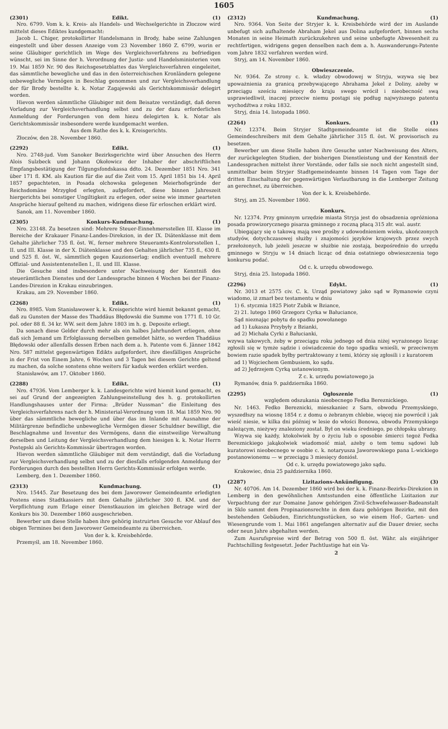1605
(2301) Edikt. (1)
Nro. 6799. Vom k. k. Kreis- als Handels- und Wechselgerichte in Złoczow wird mittelst dieses Ediktes kundgemacht:
Jacob L. Chiger, protokollirter Handelsmann in Brody, habe seine Zahlungen eingestellt und über dessen Anzeige vom 23 November 1860 Z. 6799, worin er seine Gläubiger gerichtlich im Wege des Vergleichsverfahrens zu befriedigen wünscht, sei im Sinne der h. Verordnung der Justiz- und Handelsministerien vom 19. Mai 1859 Nr. 90 des Reichsgesetzblattes das Vergleichsverfahren eingeleitet, das sämmtliche bewegliche und das in den österreichischen Kronländern gelegene unbewegliche Vermögen in Beschlag genommen und zur Vergleichsverhandlung der für Brody bestellte k. k. Notar Zagajewski als Gerichtskommissär delegirt worden.
Hievon werden sämmtliche Gläubiger mit dem Beisatze verständigt, daß deren Vorladung zur Vergleichsverhandlung selbst und zu der dazu erforderlichen Anmeldung der Forderungen von dem hiezu delegirten k. k. Notar als Gerichtskommissär insbesondere werde kundgemacht werden.
Aus dem Rathe des k. k. Kreisgerichts.
Złoczów, den 28. November 1860.
(2292) Edikt. (1)
Nro. 2748-jud. Vom Sanoker Bezirksgerichte wird über Ansuchen des Herrn Alois Sulzbeck und Johann Okołowicz der Inhaber der abschriftlichen Empfangsbestätigung der Tilgungsfondskassa ddto. 24. Dezember 1851 Nro. 341 über 171 fl. KM. als Kaution für die auf die Zeit vom 15. April 1851 bis 14. April 1857 gepachteten, in Posada olchowska gelegenen Meierhofsgründe der Reichsdomäne Mrzygłod erlegten, aufgefordert, diese binnen Jahreszeit hiergerichts bei sonstiger Ungiltigkeit zu erlegen, oder seine wie immer gearteten Ansprüche hierauf geltend zu machen, widrigens diese für erloschen erklärt wird.
Sanok, am 11. November 1860.
(2305) Konkurs-Kundmachung. (1)
Nro. 23148. Zu besetzen sind: Mehrere Steuer-Einnehmersstellen III. Klasse im Bereiche der Krakauer Finanz-Landes-Direkzion, in der IX. Diätenklasse mit dem Gehalte jährlicher 735 fl. öst. W., ferner mehrere Steueramts-Kontrolorsstellen I., II. und III. Klasse in der X. Diätenklasse und den Gehalten jährlicher 735 fl., 630 fl. und 525 fl. öst. W., sämmtlich gegen Kauzionserlag; endlich eventuell mehrere Offizial- und Assistentenstellen I., II. und III. Klasse.
Die Gesuche sind insbesondere unter Nachweisung der Kenntniß des steuerämtlichen Dienstes und der Landessprache binnen 4 Wochen bei der Finanz-Landes-Direzion in Krakau einzubringen.
Krakau, am 29. November 1860.
(2268) Edikt. (1)
Nro. 8985. Vom Stanisławower k. k. Kreisgerichte wird hiemit bekannt gemacht, daß zu Gunsten der Masse des Thaddäus Błędowski die Summe von 1771 fl. 10 Gr. pol. oder 88 fl. 34 kr. WW. seit dem Jahre 1803 im h. g. Depositе erliegt.
Da sonach diese Gelder durch mehr als ein halbes Jahrhundert erliegen, ohne daß sich Jemand um Erfolglassung derselben gemeldet hätte, so werden Thaddäus Błędowski oder allenfalls dessen Erben nach dem a. h. Patente vom 6. Jänner 1842 Nro. 587 mittelst gegenwärtigen Edikts aufgefordert, ihre diesfälligen Ansprüche in der Frist von Einem Jahre, 6 Wochen und 3 Tagen bei diesem Gerichte geltend zu machen, da solche sonstens ohne weiters für kaduk werden erklärt werden.
Stanisławów, am 17. Oktober 1860.
(2288) Edikt. (1)
Nro. 47936. Vom Lemberger k. k. Landesgerichte wird hiemit kund gemacht, es sei auf Grund der angezeigten Zahlungseinstellung des h. g. protokollirten Handlungshauses unter der Firma: „Brüder Nussman“ die Einleitung des Vergleichsverfahrens nach der h. Ministerial-Verordnung vom 18. Mai 1859 Nro. 90 über das sämmtliche bewegliche und über das im Inlande mit Ausnahme der Militärgrenze befindliche unbewegliche Vermögen dieser Schuldner bewilligt, die Beschlagnahme und Inventur des Vermögens, dann die einstweilige Verwaltung derselben und Leitung der Vergleichsverhandlung dem hiesigen k. k. Notar Herrn Postępski als Gerichts-Kommissär übertragen worden.
Hievon werden sämmtliche Gläubiger mit dem verständigt, daß die Vorladung zur Vergleichsverhandlung selbst und zu der diesfalls erfolgenden Anmeldung der Forderungen durch den bestellten Herrn Gerichts-Kommissär erfolgen werde.
Lemberg, den 1. Dezember 1860.
(2313) Kundmachung. (1)
Nro. 15445. Zur Besetzung des bei dem Jaworower Gemeindeamte erledigten Postens eines Stadtkassiers mit dem Gehalte jährlicher 300 fl. KM. und der Verpflichtung zum Erlage einer Dienstkauzion im gleichen Betrage wird der Konkurs bis 30. Dezember 1860 ausgeschrieben.
Bewerber um diese Stelle haben ihre gehörig instruirten Gesuche vor Ablauf des obigen Termines bei dem Jaworower Gemeindeamte zu überreichen.
Von der k. k. Kreisbehörde.
Przemyśl, am 18. November 1860.
(2312) Kundmachung. (1)
Nro. 9364. Von Seite der Stryjer k. k. Kreisbehörde wird der im Auslande unbefugt sich aufhaltende Abraham Jekel aus Dolina aufgefordert, binnen sechs Monaten in seine Heimath zurückzukehren und seine unbefugte Abwesenheit zu rechtfertigen, widrigens gegen denselben nach dem a. h. Auswanderungs-Patente vom Jahre 1832 verfahren werden wird.
Stryj, am 14. November 1860.
Obwieszczenie.
Nr. 9364. Ze strony c. k. władzy obwodowej w Stryju, wzywa się bez upoważnienia za granicą przebywającego Abrahama Jekel z Doliny, ażeby w przeciągu sześciu miesięcy do kraju swego wrócił i nieobecność swą usprawiedliwił, inaczej przeciw niemu postąpi się podług najwyższego patentu wychodźtwa z roku 1832.
Stryj, dnia 14. listopada 1860.
(2264) Konkurs. (1)
Nr. 12374. Beim Stryjer Stadtgemeindeamte ist die Stelle eines Gemeindeschreibers mit dem Gehalte jährlicher 315 fl. öst. W. provisorisch zu besetzen.
Bewerber um diese Stelle haben ihre Gesuche unter Nachweisung des Alters, der zurückgelegten Studien, der bisherigen Dienstleistung und der Kenntniß der Landessprachen mittelst ihrer Vorstände, oder falls sie noch nicht angestellt sind, unmittelbar beim Stryjer Stadtgemeindeamte binnen 14 Tagen vom Tage der dritten Einschaltung der gegenwärtigen Verlautbarung in die Lemberger Zeitung an gerechnet, zu überreichen.
Von der k. k. Kreisbehörde.
Stryj, am 25. November 1860.
Konkurs.
Nr. 12374. Przy gminnym urzędzie miasta Stryja jest do obsadzenia opróżniona posada prowizorycznego pisarza gminnego z roczną płacą 315 złr. wal. austr.
Ubiegający się o takową mają swe prośby z udowodnieniem wieku, ukończonych studyów, dotychczasowej służby i znajomości języków krajowych przez swych przełożonych, lub jeżeli jeszcze w służbie nie zostają, bezpośrednio do urzędu gminnego w Stryju w 14 dniach licząc od dnia ostatniego obwieszczenia tego konkursu podać.
Od c. k. urzędu obwodowego.
Stryj, dnia 25. listopada 1860.
(2296) Edykt. (1)
Nr. 3013 et 2575 civ. C. k. Urząd powiatowy jako sąd w Rymanowie czyni wiadomo, iż zmarł bez testamentu w dniu
1) 6. stycznia 1825 Piotr Zubik w Bziance,
2) 21. lutego 1860 Grzegorz Cyrka w Bałuciance,
Sąd nieznając pobytu do spadku powołanego
ad 1) Łukasza Przybyły z Bzianki,
ad 2) Michała Cyrki z Bałucianki,
wzywa takowych, żeby w przeciągu roku jednego od dnia niżej wyrażonego licząc zgłosili się w tymże sądzie i oświadczenie do tego spadku wnieśli, w przeciwnym bowiem razie spadek byłby pertraktowany z temi, którzy się zgłosili i z kuratorem
ad 1) Wojciechem Gembusiem, ko sądu.
ad 2) Jędrzejem Cyrką ustanowionym.
Z c. k. urzędu powiatowego ja
Rymanów, dnia 9. października 1860.
(2295) Ogłoszenie (1)
względem odszukania nieobecnego Fedka Bereznickiego.
Nr. 1463. Fedko Berezniсki, mieszkaniec z Sarn, obwodu Przemyskiego, wyszedłszy na wiosnę 1854 r. z domu o żebranym chlebie, więcej nie powrócił i jak wieść niesie, w kilka dni później w lesie do włości Bonowa, obwodu Przemyskiego należącym, nieżywy znaleziony został. Był on wieku średniego, po chłopsku ubrany.
Wzywa się każdy, ktokolwiek by o życiu lub o sposobie śmierci tegoż Fedka Bereznickiego jakąkolwiek wiadomość miał, ażeby o tem temu sądowi lub kuratorowi nieobecnego w osobie c. k. notaryusza Jaworowskiego pana L-wickiego postanowionemu — w przeciągu 3 miesięcy doniósł.
Od c. k. urzędu powiatowego jako sądu.
Krakowiec, dnia 25 października 1860.
(2287) Lizitazions-Ankündigung. (3)
Nr. 40706. Am 14. Dezember 1860 wird bei der k. k. Finanz-Bezirks-Direkzion in Lemberg in den gewöhnlichen Amtsstunden eine öffentliche Lizitazion zur Verpachtung der zur Domaine Janow gehörigen Zivil-Schwefelwasser-Badeanstalt in Sklo sammt dem Propinazionsrechte in dem dazu gehörigen Bezirke, mit den bestehenden Gebäuden, Einrichtungsstücken, so wie einem Hof-, Garten- und Wiesengrunde vom 1. Mai 1861 angefangen alternativ auf die Dauer dreier, sechs oder neun Jahre abgehalten werden.
Zum Ausrufspreise wird der Betrag von 500 fl. öst. Währ. als einjähriger Pachtschilling festgesetzt. Jeder Pachtlustige hat ein Va-
2